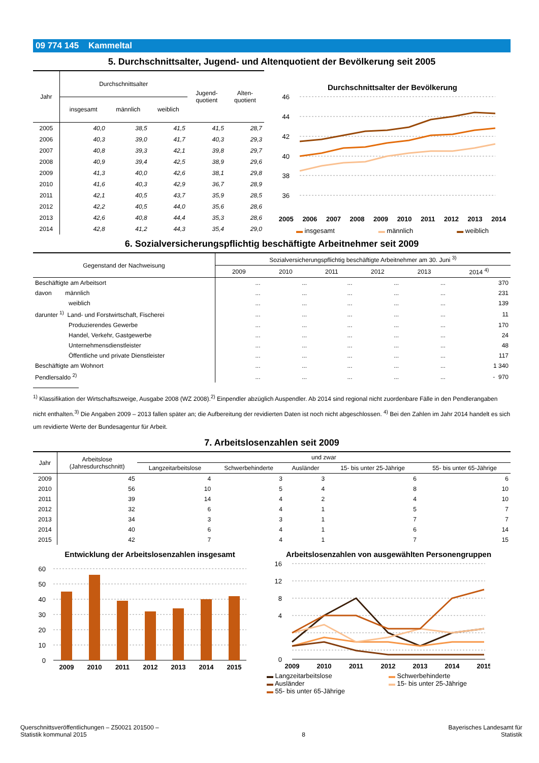09 774 145 Kammeltal
5. Durchschnittsalter, Jugend- und Altenquotient der Bevölkerung seit 2005
| Jahr | Durchschnittsalter | | | Jugend- quotient | Alten- quotient |
| --- | --- | --- | --- | --- | --- |
| | insgesamt | männlich | weiblich | | |
| 2005 | 40,0 | 38,5 | 41,5 | 41,5 | 28,7 |
| 2006 | 40,3 | 39,0 | 41,7 | 40,3 | 29,3 |
| 2007 | 40,8 | 39,3 | 42,1 | 39,8 | 29,7 |
| 2008 | 40,9 | 39,4 | 42,5 | 38,9 | 29,6 |
| 2009 | 41,3 | 40,0 | 42,6 | 38,1 | 29,8 |
| 2010 | 41,6 | 40,3 | 42,9 | 36,7 | 28,9 |
| 2011 | 42,1 | 40,5 | 43,7 | 35,9 | 28,5 |
| 2012 | 42,2 | 40,5 | 44,0 | 35,6 | 28,6 |
| 2013 | 42,6 | 40,8 | 44,4 | 35,3 | 28,6 |
| 2014 | 42,8 | 41,2 | 44,3 | 35,4 | 29,0 |
Durchschnittsalter der Bevölkerung
46
44
42
40
38
36
2005 2006 2007 2008 2009 2010 2011 2012 2013 2014
▬ insgesamt ▬ männlich ▬ weiblich
6. Sozialversicherungspflichtig beschäftigte Arbeitnehmer seit 2009
| Gegenstand der Nachweisung | Sozialversicherungspflichtig beschäftigte Arbeitnehmer am 30. Juni <sup>3)</sup> | | | | | |
| --- | --- | --- | --- | --- | --- | --- |
| | 2009 | 2010 | 2011 | 2012 | 2013 | 2014 <sup>4)</sup> |
| Beschäftigte am Arbeitsort | ... | ... | ... | ... | ... | 370 |
| davon männlich | ... | ... | ... | ... | ... | 231 |
| weiblich | ... | ... | ... | ... | ... | 139 |
| darunter <sup>1)</sup> Land- und Forstwirtschaft, Fischerei | ... | ... | ... | ... | ... | 11 |
| Produzierendes Gewerbe | ... | ... | ... | ... | ... | 170 |
| Handel, Verkehr, Gastgewerbe | ... | ... | ... | ... | ... | 24 |
| Unternehmensdienstleister | ... | ... | ... | ... | ... | 48 |
| Öffentliche und private Dienstleister | ... | ... | ... | ... | ... | 117 |
| Beschäftigte am Wohnort | ... | ... | ... | ... | ... | 1 340 |
| Pendlersaldo <sup>2)</sup> | ... | ... | ... | ... | ... | - 970 |
<sup>1)</sup> Klassifikation der Wirtschaftszweige, Ausgabe 2008 (WZ 2008).<sup>2)</sup> Einpendler abzüglich Auspendler. Ab 2014 sind regional nicht zuordenbare Fälle in den Pendlerangaben nicht enthalten.<sup>3)</sup> Die Angaben 2009 – 2013 fallen später an; die Aufbereitung der revidierten Daten ist noch nicht abgeschlossen. <sup>4)</sup> Bei den Zahlen im Jahr 2014 handelt es sich um revidierte Werte der Bundesagentur für Arbeit.
7. Arbeitslosenzahlen seit 2009
| Jahr | Arbeitslose (Jahresdurchschnitt) | und zwar | | | | |
| --- | --- | --- | --- | --- | --- | --- |
| | | Langzeitarbeitslose | Schwerbehinderte | Ausländer | 15- bis unter 25-Jährige | 55- bis unter 65-Jährige |
| 2009 | 45 | 4 | 3 | 3 | 6 | 6 |
| 2010 | 56 | 10 | 5 | 4 | 8 | 10 |
| 2011 | 39 | 14 | 4 | 2 | 4 | 10 |
| 2012 | 32 | 6 | 4 | 1 | 5 | 7 |
| 2013 | 34 | 3 | 3 | 1 | 7 | 7 |
| 2014 | 40 | 6 | 4 | 1 | 6 | 14 |
| 2015 | 42 | 7 | 4 | 1 | 7 | 15 |
Entwicklung der Arbeitslosenzahlen insgesamt
60
50
40
30
20
10
0
2009
2010
2011
2012
2013
2014
2015
Arbeitslosenzahlen von ausgewählten Personengruppen
16
12
8
4
0
2009
2010
2011
2012
2013
2014
2015
▬ Langzeitarbeitslose ▬ Schwerbehinderte ▬ Ausländer ▬ 15- bis unter 25-Jährige ▬ 55- bis unter 65-Jährige
Querschnittsveröffentlichungen – Z50021 201500 –
Statistik kommunal 2015
8
Bayerisches Landesamt für
Statistik